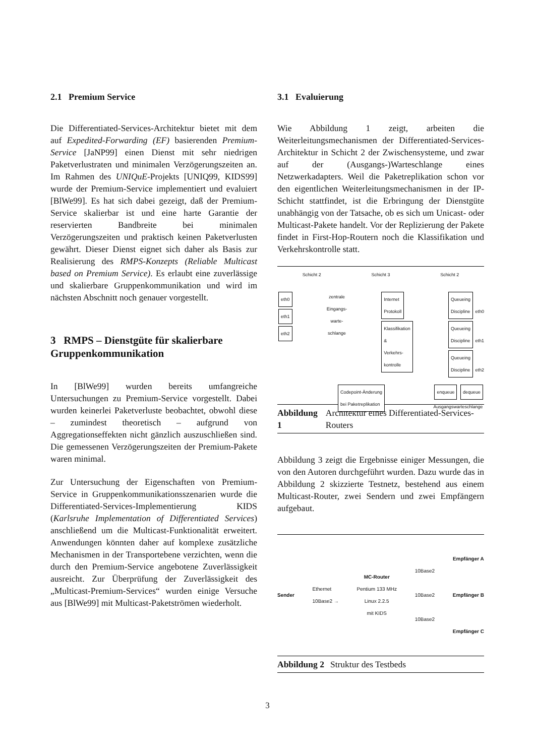2.1 Premium Service
Die Differentiated-Services-Architektur bietet mit dem auf Expedited-Forwarding (EF) basierenden Premium-Service [JaNP99] einen Dienst mit sehr niedrigen Paketverlustraten und minimalen Verzögerungszeiten an. Im Rahmen des UNIQuE-Projekts [UNIQ99, KIDS99] wurde der Premium-Service implementiert und evaluiert [BlWe99]. Es hat sich dabei gezeigt, daß der Premium-Service skalierbar ist und eine harte Garantie der reservierten Bandbreite bei minimalen Verzögerungszeiten und praktisch keinen Paketverlusten gewährt. Dieser Dienst eignet sich daher als Basis zur Realisierung des RMPS-Konzepts (Reliable Multicast based on Premium Service). Es erlaubt eine zuverlässige und skalierbare Gruppenkommunikation und wird im nächsten Abschnitt noch genauer vorgestellt.
3 RMPS – Dienstgüte für skalierbare Gruppenkommunikation
In [BlWe99] wurden bereits umfangreiche Untersuchungen zu Premium-Service vorgestellt. Dabei wurden keinerlei Paketverluste beobachtet, obwohl diese – zumindest theoretisch – aufgrund von Aggregationseffekten nicht gänzlich auszuschließen sind. Die gemessenen Verzögerungszeiten der Premium-Pakete waren minimal.
Zur Untersuchung der Eigenschaften von Premium-Service in Gruppenkommunikationsszenarien wurde die Differentiated-Services-Implementierung KIDS (Karlsruhe Implementation of Differentiated Services) anschließend um die Multicast-Funktionalität erweitert. Anwendungen könnten daher auf komplexe zusätzliche Mechanismen in der Transportebene verzichten, wenn die durch den Premium-Service angebotene Zuverlässigkeit ausreicht. Zur Überprüfung der Zuverlässigkeit des „Multicast-Premium-Services“ wurden einige Versuche aus [BlWe99] mit Multicast-Paketströmen wiederholt.
3.1 Evaluierung
Wie Abbildung 1 zeigt, arbeiten die Weiterleitungsmechanismen der Differentiated-Services-Architektur in Schicht 2 der Zwischensysteme, und zwar auf der (Ausgangs-)Warteschlange eines Netzwerkadapters. Weil die Paketreplikation schon vor den eigentlichen Weiterleitungsmechanismen in der IP-Schicht stattfindet, ist die Erbringung der Dienstgüte unabhängig von der Tatsache, ob es sich um Unicast- oder Multicast-Pakete handelt. Vor der Replizierung der Pakete findet in First-Hop-Routern noch die Klassifikation und Verkehrskontrolle statt.
Schicht 2 Schicht 3 Schicht 2
eth0
eth1
eth2
zentrale
Eingangs-
warte-
schlange
Internet
Protokoll
Klassifikation
&
Verkehrs-
kontrolle
Queueing
Discipline
eth0
Queueing
Discipline
eth1
Queueing
Discipline
eth2
Codepoint-Änderung
bei Paketreplikation
enqueue dequeue
Ausgangswarteschlange
Abbildung 1 Architektur eines Differentiated-Services-Routers
Abbildung 3 zeigt die Ergebnisse einiger Messungen, die von den Autoren durchgeführt wurden. Dazu wurde das in Abbildung 2 skizzierte Testnetz, bestehend aus einem Multicast-Router, zwei Sendern und zwei Empfängern aufgebaut.
Sender
Ethernet
10Base2 →
MC-Router
Pentium 133 MHz
Linux 2.2.5
mit KIDS
10Base2
10Base2
10Base2
Empfänger A
Empfänger B
Empfänger C
Abbildung 2 Struktur des Testbeds
3